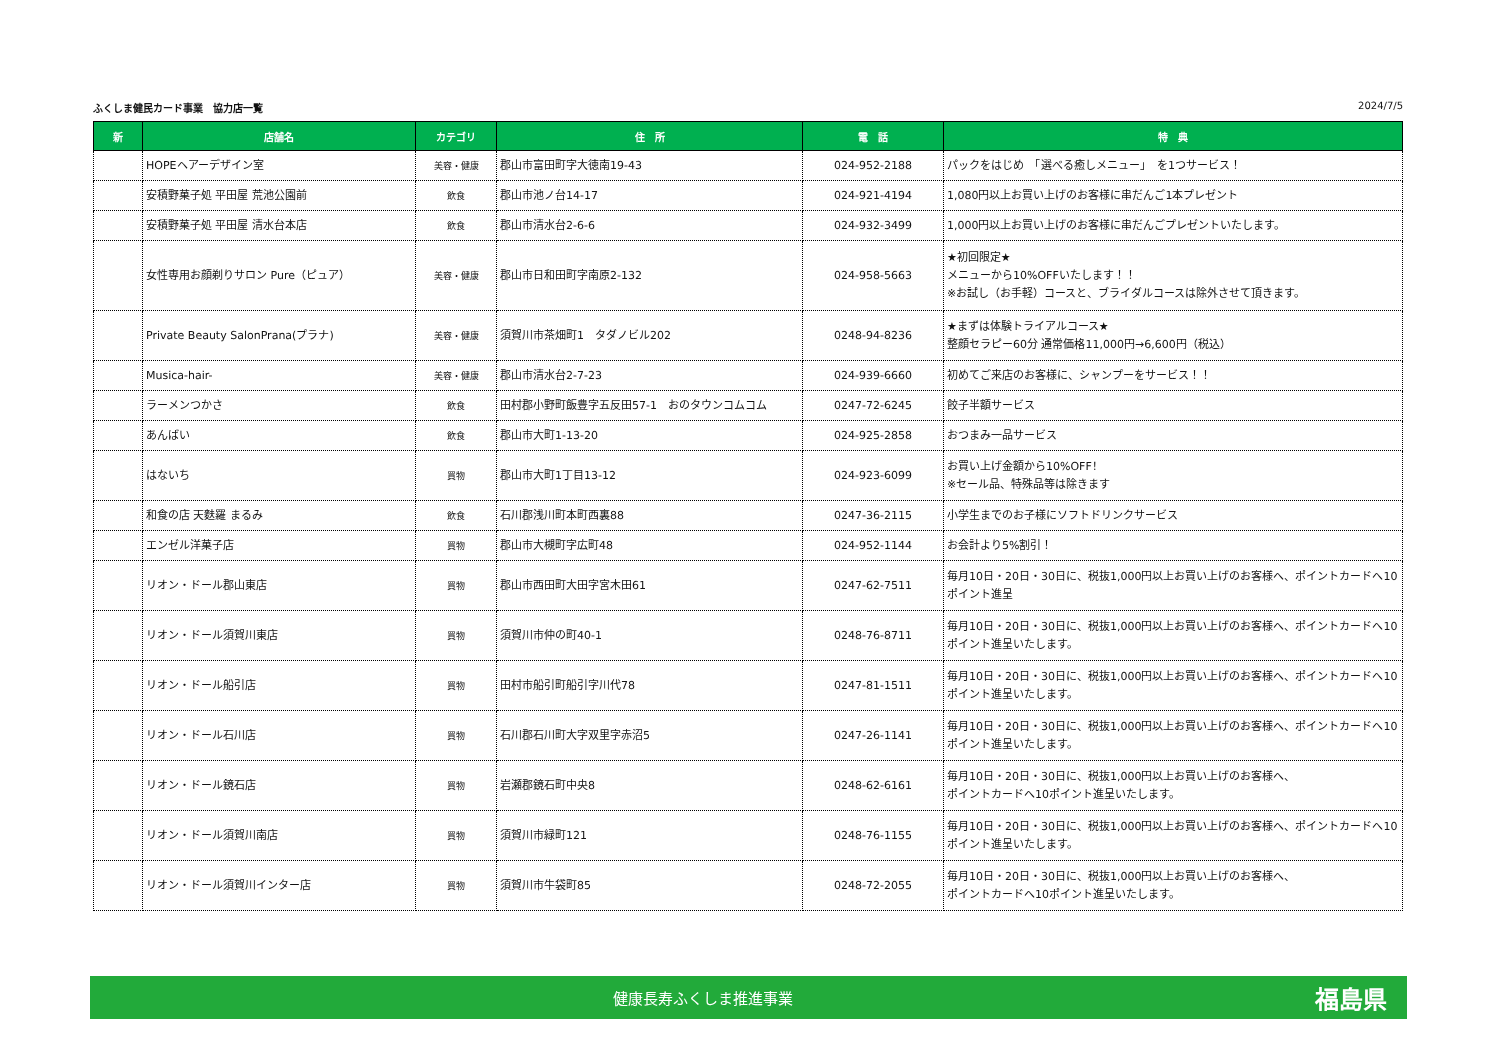ふくしま健民カード事業　協力店一覧 2024/7/5
| 新 | 店舗名 | カテゴリ | 住 所 | 電 話 | 特 典 |
| --- | --- | --- | --- | --- | --- |
| | HOPEヘアーデザイン室 | 美容・健康 | 郡山市富田町字大徳南19-43 | 024-952-2188 | パックをはじめ 「選べる癒しメニュー」 を1つサービス！ |
| | 安積野菓子処 平田屋 荒池公園前 | 飲食 | 郡山市池ノ台14-17 | 024-921-4194 | 1,080円以上お買い上げのお客様に串だんご1本プレゼント |
| | 安積野菓子処 平田屋 清水台本店 | 飲食 | 郡山市清水台2-6-6 | 024-932-3499 | 1,000円以上お買い上げのお客様に串だんごプレゼントいたします。 |
| | 女性専用お顔剃りサロン Pure（ピュア） | 美容・健康 | 郡山市日和田町字南原2-132 | 024-958-5663 | ★初回限定★ メニューから10%OFFいたします！！ ※お試し（お手軽）コースと、ブライダルコースは除外させて頂きます。 |
| | Private Beauty SalonPrana(プラナ) | 美容・健康 | 須賀川市茶畑町1 タダノビル202 | 0248-94-8236 | ★まずは体験トライアルコース★ 整顔セラピー60分 通常価格11,000円→6,600円（税込） |
| | Musica-hair- | 美容・健康 | 郡山市清水台2-7-23 | 024-939-6660 | 初めてご来店のお客様に、シャンプーをサービス！！ |
| | ラーメンつかさ | 飲食 | 田村郡小野町飯豊字五反田57-1 おのタウンコムコム | 0247-72-6245 | 餃子半額サービス |
| | あんばい | 飲食 | 郡山市大町1-13-20 | 024-925-2858 | おつまみ一品サービス |
| | はないち | 買物 | 郡山市大町1丁目13-12 | 024-923-6099 | お買い上げ金額から10%OFF！ ※セール品、特殊品等は除きます |
| | 和食の店 天麩羅 まるみ | 飲食 | 石川郡浅川町本町西裏88 | 0247-36-2115 | 小学生までのお子様にソフトドリンクサービス |
| | エンゼル洋菓子店 | 買物 | 郡山市大槻町字広町48 | 024-952-1144 | お会計より5%割引！ |
| | リオン・ドール郡山東店 | 買物 | 郡山市西田町大田字宮木田61 | 0247-62-7511 | 毎月10日・20日・30日に、税抜1,000円以上お買い上げのお客様へ、ポイントカードへ10ポイント進呈 |
| | リオン・ドール須賀川東店 | 買物 | 須賀川市仲の町40-1 | 0248-76-8711 | 毎月10日・20日・30日に、税抜1,000円以上お買い上げのお客様へ、ポイントカードへ10ポイント進呈いたします。 |
| | リオン・ドール船引店 | 買物 | 田村市船引町船引字川代78 | 0247-81-1511 | 毎月10日・20日・30日に、税抜1,000円以上お買い上げのお客様へ、ポイントカードへ10ポイント進呈いたします。 |
| | リオン・ドール石川店 | 買物 | 石川郡石川町大字双里字赤沼5 | 0247-26-1141 | 毎月10日・20日・30日に、税抜1,000円以上お買い上げのお客様へ、ポイントカードへ10ポイント進呈いたします。 |
| | リオン・ドール鏡石店 | 買物 | 岩瀬郡鏡石町中央8 | 0248-62-6161 | 毎月10日・20日・30日に、税抜1,000円以上お買い上げのお客様へ、 ポイントカードへ10ポイント進呈いたします。 |
| | リオン・ドール須賀川南店 | 買物 | 須賀川市緑町121 | 0248-76-1155 | 毎月10日・20日・30日に、税抜1,000円以上お買い上げのお客様へ、ポイントカードへ10ポイント進呈いたします。 |
| | リオン・ドール須賀川インター店 | 買物 | 須賀川市牛袋町85 | 0248-72-2055 | 毎月10日・20日・30日に、税抜1,000円以上お買い上げのお客様へ、 ポイントカードへ10ポイント進呈いたします。 |
健康長寿ふくしま推進事業
福島県